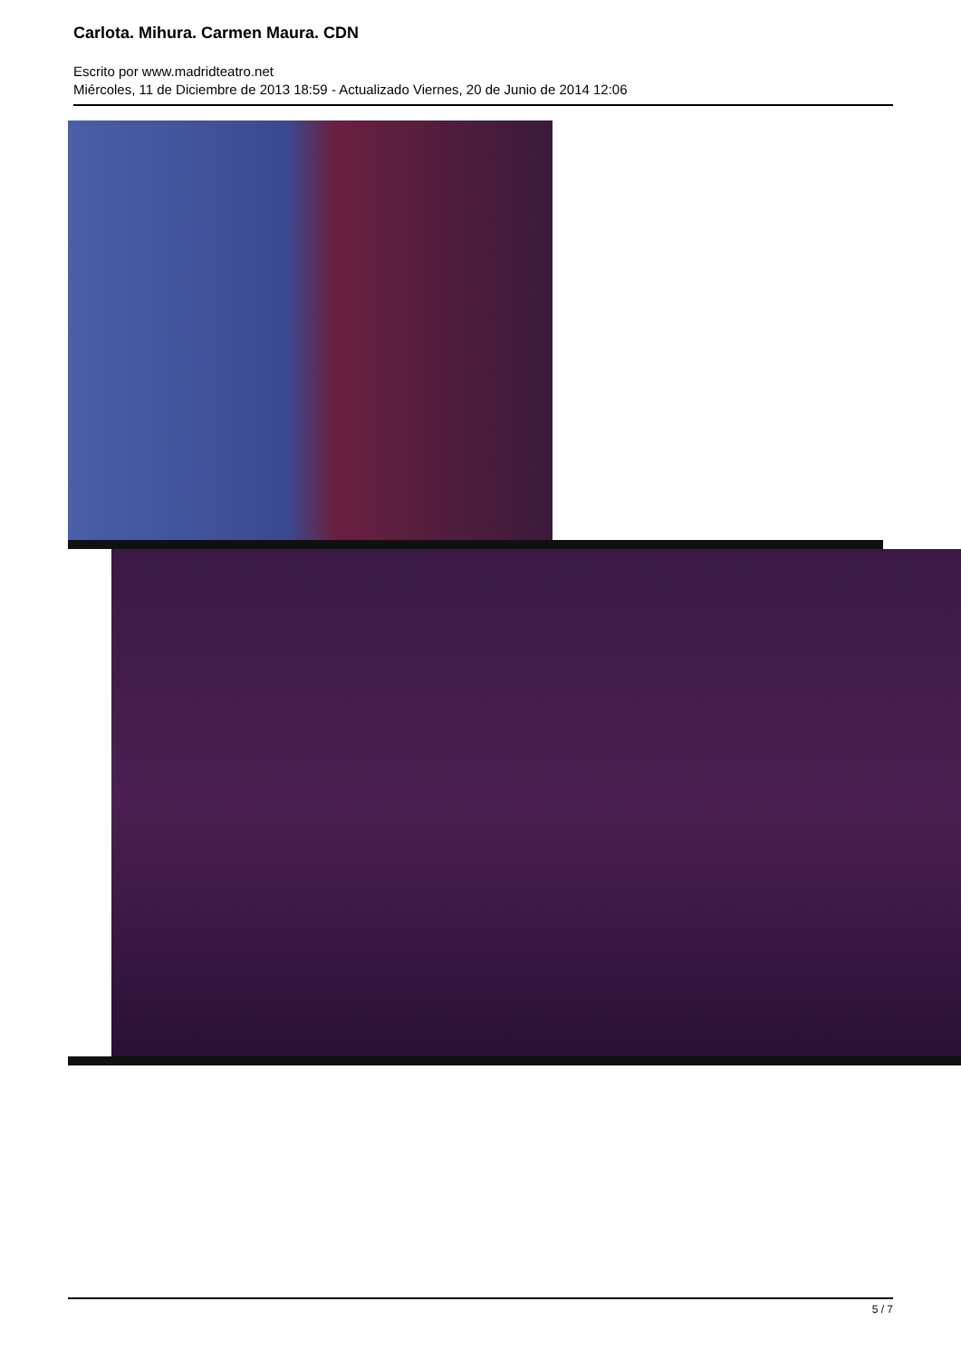Carlota. Mihura. Carmen Maura. CDN
Escrito por www.madridteatro.net
Miércoles, 11 de Diciembre de 2013 18:59 - Actualizado Viernes, 20 de Junio de 2014 12:06
5 / 7